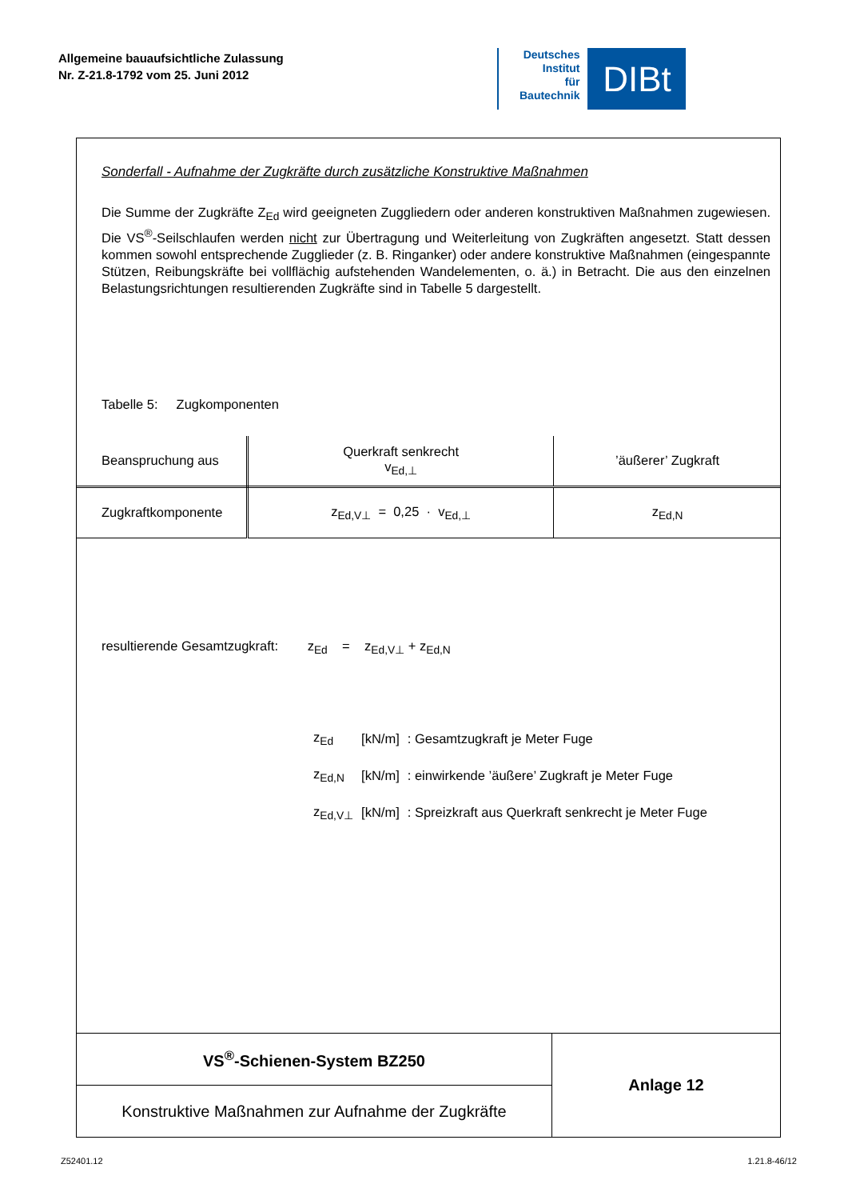Allgemeine bauaufsichtliche Zulassung
Nr. Z-21.8-1792 vom 25. Juni 2012
Deutsches
Institut
für
Bautechnik
DIBt
Sonderfall - Aufnahme der Zugkräfte durch zusätzliche Konstruktive Maßnahmen
Die Summe der Zugkräfte Z<sub>Ed</sub> wird geeigneten Zuggliedern oder anderen konstruktiven Maßnahmen zugewiesen. Die VS<sup>®</sup>-Seilschlaufen werden nicht zur Übertragung und Weiterleitung von Zugkräften angesetzt. Statt dessen kommen sowohl entsprechende Zugglieder (z. B. Ringanker) oder andere konstruktive Maßnahmen (eingespannte Stützen, Reibungskräfte bei vollflächig aufstehenden Wandelementen, o. ä.) in Betracht. Die aus den einzelnen Belastungsrichtungen resultierenden Zugkräfte sind in Tabelle 5 dargestellt.
Tabelle 5: Zugkomponenten
| Beanspruchung aus | Querkraft senkrecht v<sub>Ed,⊥</sub> | ’äußerer’ Zugkraft |
| Zugkraftkomponente | z<sub>Ed,V⊥</sub> = 0,25 · v<sub>Ed,⊥</sub> | z<sub>Ed,N</sub> |
resultierende Gesamtzugkraft: z<sub>Ed</sub> = z<sub>Ed,V⊥</sub> + z<sub>Ed,N</sub>
| z<sub>Ed</sub> | [kN/m] | : Gesamtzugkraft je Meter Fuge |
| z<sub>Ed,N</sub> | [kN/m] | : einwirkende ’äußere’ Zugkraft je Meter Fuge |
| z<sub>Ed,V⊥</sub> | [kN/m] | : Spreizkraft aus Querkraft senkrecht je Meter Fuge |
| VS<sup>®</sup>-Schienen-System BZ250 | Anlage 12 |
| Konstruktive Maßnahmen zur Aufnahme der Zugkräfte | |
Z52401.12 1.21.8-46/12